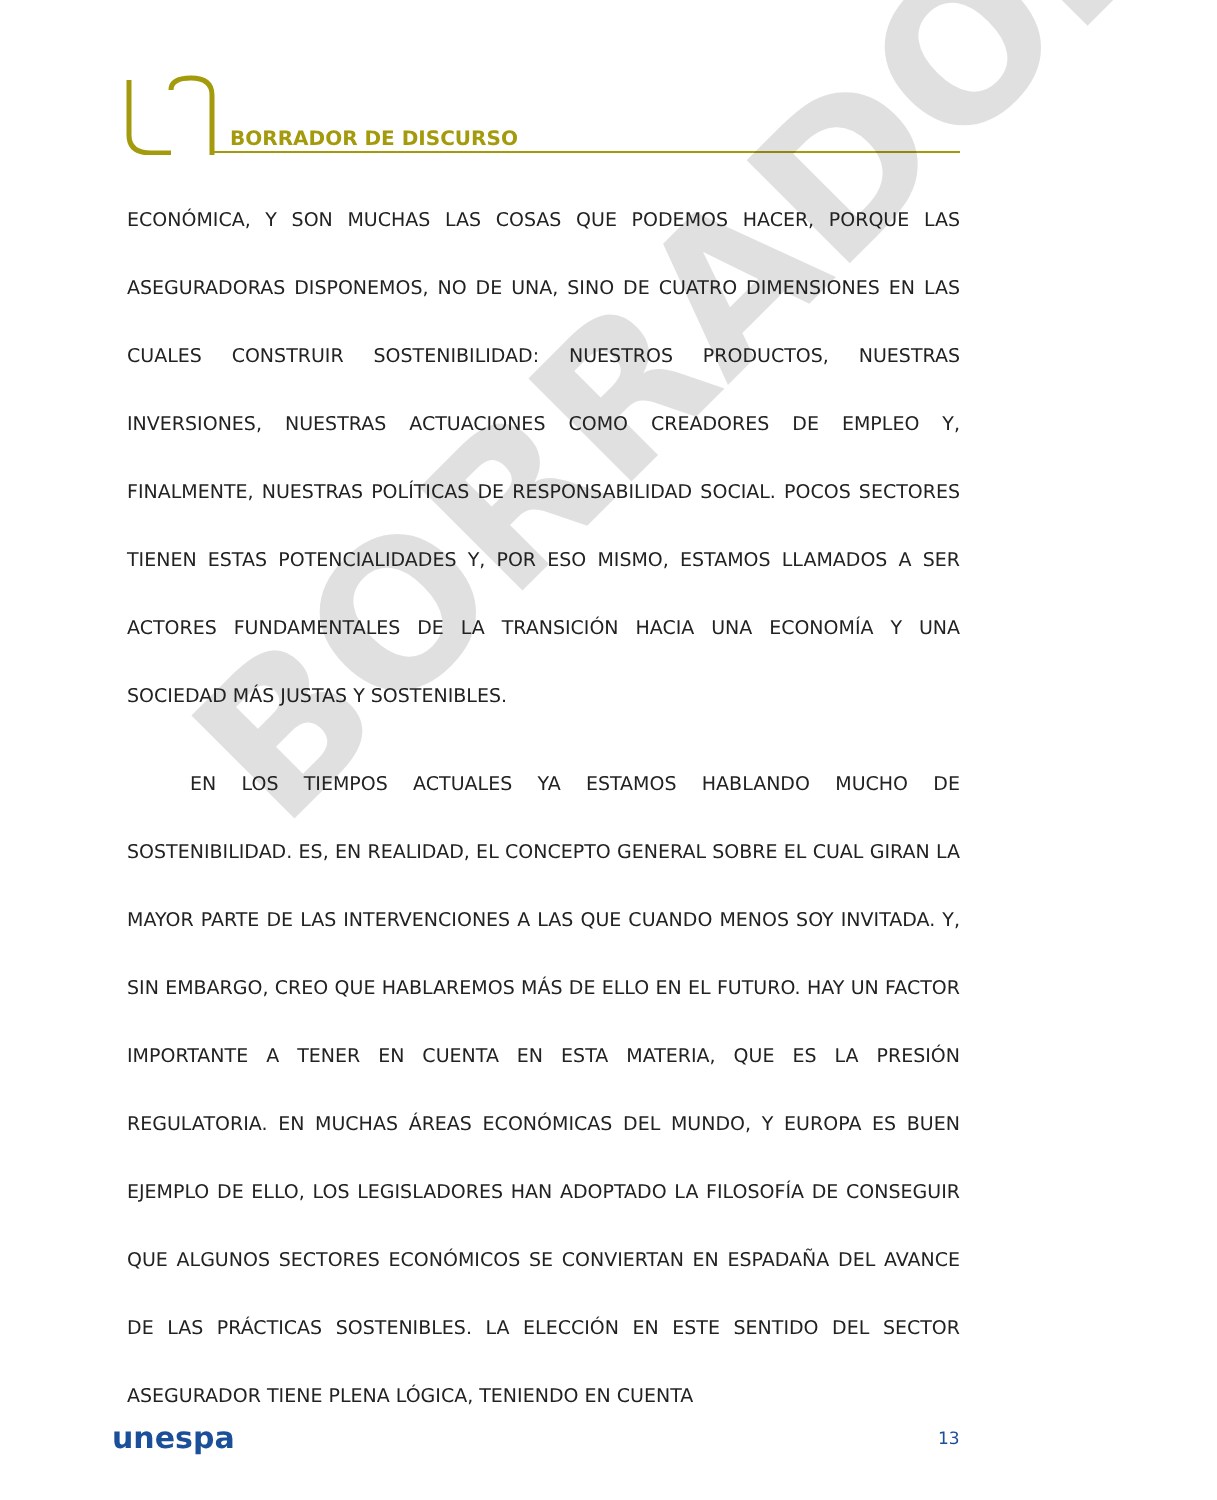BORRADOR DE DISCURSO
BORRADOR
ECONÓMICA, Y SON MUCHAS LAS COSAS QUE PODEMOS HACER, PORQUE LAS ASEGURADORAS DISPONEMOS, NO DE UNA, SINO DE CUATRO DIMENSIONES EN LAS CUALES CONSTRUIR SOSTENIBILIDAD: NUESTROS PRODUCTOS, NUESTRAS INVERSIONES, NUESTRAS ACTUACIONES COMO CREADORES DE EMPLEO Y, FINALMENTE, NUESTRAS POLÍTICAS DE RESPONSABILIDAD SOCIAL. POCOS SECTORES TIENEN ESTAS POTENCIALIDADES Y, POR ESO MISMO, ESTAMOS LLAMADOS A SER ACTORES FUNDAMENTALES DE LA TRANSICIÓN HACIA UNA ECONOMÍA Y UNA SOCIEDAD MÁS JUSTAS Y SOSTENIBLES.
EN LOS TIEMPOS ACTUALES YA ESTAMOS HABLANDO MUCHO DE SOSTENIBILIDAD. ES, EN REALIDAD, EL CONCEPTO GENERAL SOBRE EL CUAL GIRAN LA MAYOR PARTE DE LAS INTERVENCIONES A LAS QUE CUANDO MENOS SOY INVITADA. Y, SIN EMBARGO, CREO QUE HABLAREMOS MÁS DE ELLO EN EL FUTURO. HAY UN FACTOR IMPORTANTE A TENER EN CUENTA EN ESTA MATERIA, QUE ES LA PRESIÓN REGULATORIA. EN MUCHAS ÁREAS ECONÓMICAS DEL MUNDO, Y EUROPA ES BUEN EJEMPLO DE ELLO, LOS LEGISLADORES HAN ADOPTADO LA FILOSOFÍA DE CONSEGUIR QUE ALGUNOS SECTORES ECONÓMICOS SE CONVIERTAN EN ESPADAÑA DEL AVANCE DE LAS PRÁCTICAS SOSTENIBLES. LA ELECCIÓN EN ESTE SENTIDO DEL SECTOR ASEGURADOR TIENE PLENA LÓGICA, TENIENDO EN CUENTA
unespa 13